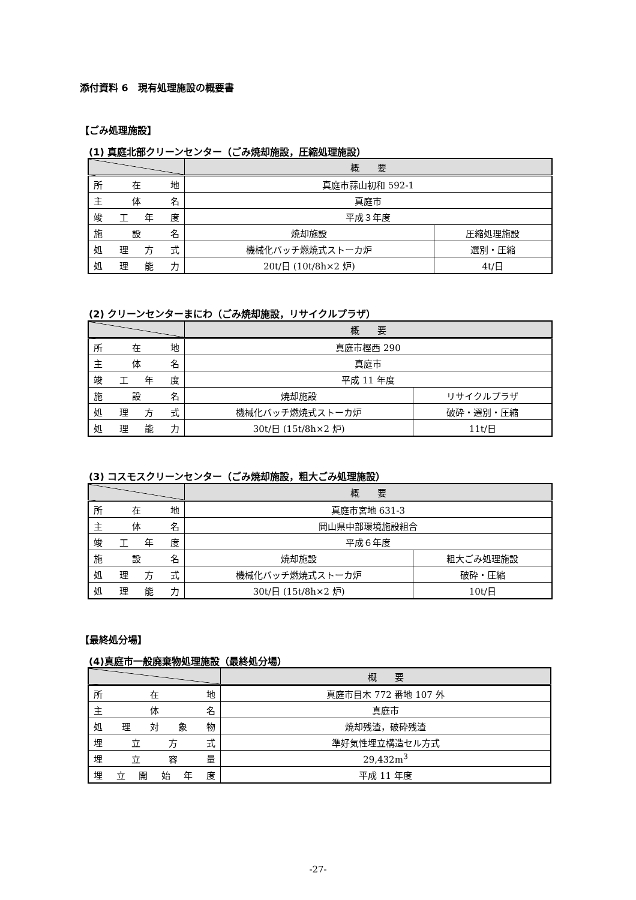添付資料 6　現有処理施設の概要書
【ごみ処理施設】
(1) 真庭北部クリーンセンター（ごみ焼却施設，圧縮処理施設）
| | 概 要 | |
| --- | --- | --- |
| 所 在 地 | 真庭市蒜山初和 592-1 | |
| 主 体 名 | 真庭市 | |
| 竣 工 年 度 | 平成３年度 | |
| 施 設 名 | 焼却施設 | 圧縮処理施設 |
| 処 理 方 式 | 機械化バッチ燃焼式ストーカ炉 | 選別・圧縮 |
| 処 理 能 力 | 20t/日 (10t/8h×2 炉) | 4t/日 |
(2) クリーンセンターまにわ（ごみ焼却施設，リサイクルプラザ）
| | 概 要 | |
| --- | --- | --- |
| 所 在 地 | 真庭市樫西 290 | |
| 主 体 名 | 真庭市 | |
| 竣 工 年 度 | 平成 11 年度 | |
| 施 設 名 | 焼却施設 | リサイクルプラザ |
| 処 理 方 式 | 機械化バッチ燃焼式ストーカ炉 | 破砕・選別・圧縮 |
| 処 理 能 力 | 30t/日 (15t/8h×2 炉) | 11t/日 |
(3) コスモスクリーンセンター（ごみ焼却施設，粗大ごみ処理施設）
| | 概 要 | |
| --- | --- | --- |
| 所 在 地 | 真庭市宮地 631-3 | |
| 主 体 名 | 岡山県中部環境施設組合 | |
| 竣 工 年 度 | 平成６年度 | |
| 施 設 名 | 焼却施設 | 粗大ごみ処理施設 |
| 処 理 方 式 | 機械化バッチ燃焼式ストーカ炉 | 破砕・圧縮 |
| 処 理 能 力 | 30t/日 (15t/8h×2 炉) | 10t/日 |
【最終処分場】
(4)真庭市一般廃棄物処理施設（最終処分場）
| | 概 要 |
| --- | --- |
| 所 在 地 | 真庭市目木 772 番地 107 外 |
| 主 体 名 | 真庭市 |
| 処 理 対 象 物 | 焼却残渣，破砕残渣 |
| 埋 立 方 式 | 準好気性埋立構造セル方式 |
| 埋 立 容 量 | 29,432m<sup>3</sup> |
| 埋 立 開 始 年 度 | 平成 11 年度 |
-27-